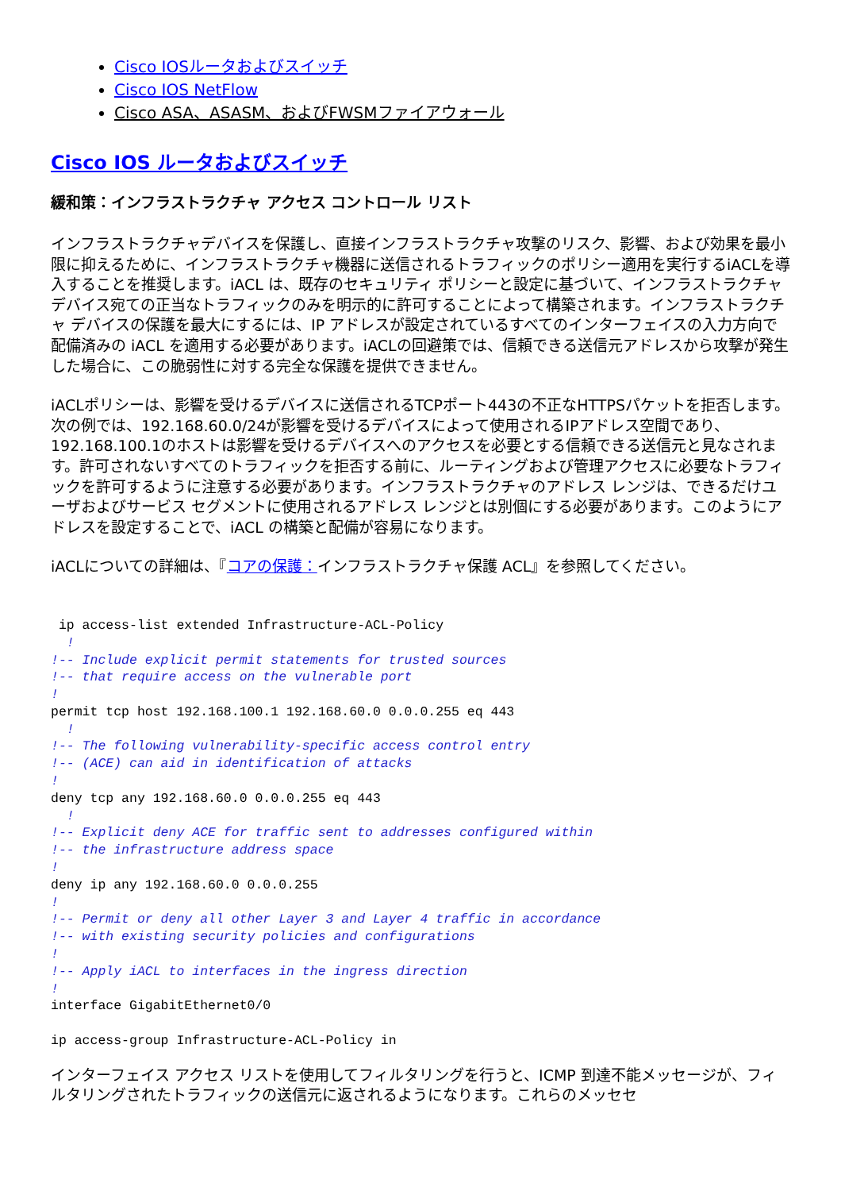Cisco IOSルータおよびスイッチ
Cisco IOS NetFlow
Cisco ASA、ASASM、およびFWSMファイアウォール
Cisco IOS ルータおよびスイッチ
緩和策：インフラストラクチャ アクセス コントロール リスト
インフラストラクチャデバイスを保護し、直接インフラストラクチャ攻撃のリスク、影響、および効果を最小限に抑えるために、インフラストラクチャ機器に送信されるトラフィックのポリシー適用を実行するiACLを導入することを推奨します。iACL は、既存のセキュリティ ポリシーと設定に基づいて、インフラストラクチャ デバイス宛ての正当なトラフィックのみを明示的に許可することによって構築されます。インフラストラクチャ デバイスの保護を最大にするには、IP アドレスが設定されているすべてのインターフェイスの入力方向で配備済みの iACL を適用する必要があります。iACLの回避策では、信頼できる送信元アドレスから攻撃が発生した場合に、この脆弱性に対する完全な保護を提供できません。
iACLポリシーは、影響を受けるデバイスに送信されるTCPポート443の不正なHTTPSパケットを拒否します。次の例では、192.168.60.0/24が影響を受けるデバイスによって使用されるIPアドレス空間であり、192.168.100.1のホストは影響を受けるデバイスへのアクセスを必要とする信頼できる送信元と見なされます。許可されないすべてのトラフィックを拒否する前に、ルーティングおよび管理アクセスに必要なトラフィックを許可するように注意する必要があります。インフラストラクチャのアドレス レンジは、できるだけユーザおよびサービス セグメントに使用されるアドレス レンジとは別個にする必要があります。このようにアドレスを設定することで、iACL の構築と配備が容易になります。
iACLについての詳細は、『コアの保護：インフラストラクチャ保護 ACL』を参照してください。
 ip access-list extended Infrastructure-ACL-Policy
  !
!-- Include explicit permit statements for trusted sources
!-- that require access on the vulnerable port
!
permit tcp host 192.168.100.1 192.168.60.0 0.0.0.255 eq 443
  !
!-- The following vulnerability-specific access control entry
!-- (ACE) can aid in identification of attacks
!
deny tcp any 192.168.60.0 0.0.0.255 eq 443
  !
!-- Explicit deny ACE for traffic sent to addresses configured within
!-- the infrastructure address space
!
deny ip any 192.168.60.0 0.0.0.255
!
!-- Permit or deny all other Layer 3 and Layer 4 traffic in accordance
!-- with existing security policies and configurations
!
!-- Apply iACL to interfaces in the ingress direction
!
interface GigabitEthernet0/0

ip access-group Infrastructure-ACL-Policy in
インターフェイス アクセス リストを使用してフィルタリングを行うと、ICMP 到達不能メッセージが、フィルタリングされたトラフィックの送信元に返されるようになります。これらのメッセセ